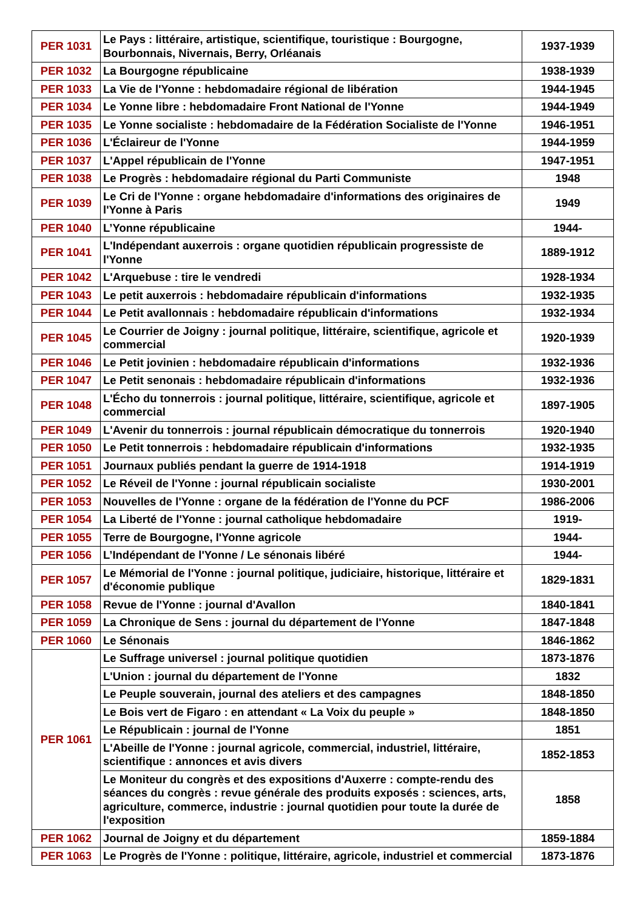| PER 1031 | Le Pays : littéraire, artistique, scientifique, touristique : Bourgogne, Bourbonnais, Nivernais, Berry, Orléanais | 1937-1939 |
| PER 1032 | La Bourgogne républicaine | 1938-1939 |
| PER 1033 | La Vie de l'Yonne : hebdomadaire régional de libération | 1944-1945 |
| PER 1034 | Le Yonne libre : hebdomadaire Front National de l'Yonne | 1944-1949 |
| PER 1035 | Le Yonne socialiste : hebdomadaire de la Fédération Socialiste de l'Yonne | 1946-1951 |
| PER 1036 | L'Éclaireur de l'Yonne | 1944-1959 |
| PER 1037 | L'Appel républicain de l'Yonne | 1947-1951 |
| PER 1038 | Le Progrès : hebdomadaire régional du Parti Communiste | 1948 |
| PER 1039 | Le Cri de l'Yonne : organe hebdomadaire d'informations des originaires de l'Yonne à Paris | 1949 |
| PER 1040 | L’Yonne républicaine | 1944- |
| PER 1041 | L'Indépendant auxerrois : organe quotidien républicain progressiste de l'Yonne | 1889-1912 |
| PER 1042 | L'Arquebuse : tire le vendredi | 1928-1934 |
| PER 1043 | Le petit auxerrois : hebdomadaire républicain d'informations | 1932-1935 |
| PER 1044 | Le Petit avallonnais : hebdomadaire républicain d'informations | 1932-1934 |
| PER 1045 | Le Courrier de Joigny : journal politique, littéraire, scientifique, agricole et commercial | 1920-1939 |
| PER 1046 | Le Petit jovinien : hebdomadaire républicain d'informations | 1932-1936 |
| PER 1047 | Le Petit senonais : hebdomadaire républicain d'informations | 1932-1936 |
| PER 1048 | L'Écho du tonnerrois : journal politique, littéraire, scientifique, agricole et commercial | 1897-1905 |
| PER 1049 | L'Avenir du tonnerrois : journal républicain démocratique du tonnerrois | 1920-1940 |
| PER 1050 | Le Petit tonnerrois : hebdomadaire républicain d'informations | 1932-1935 |
| PER 1051 | Journaux publiés pendant la guerre de 1914-1918 | 1914-1919 |
| PER 1052 | Le Réveil de l'Yonne : journal républicain socialiste | 1930-2001 |
| PER 1053 | Nouvelles de l'Yonne : organe de la fédération de l'Yonne du PCF | 1986-2006 |
| PER 1054 | La Liberté de l'Yonne : journal catholique hebdomadaire | 1919- |
| PER 1055 | Terre de Bourgogne, l'Yonne agricole | 1944- |
| PER 1056 | L’Indépendant de l'Yonne / Le sénonais libéré | 1944- |
| PER 1057 | Le Mémorial de l'Yonne : journal politique, judiciaire, historique, littéraire et d'économie publique | 1829-1831 |
| PER 1058 | Revue de l'Yonne : journal d'Avallon | 1840-1841 |
| PER 1059 | La Chronique de Sens : journal du département de l'Yonne | 1847-1848 |
| PER 1060 | Le Sénonais | 1846-1862 |
| PER 1061 | Le Suffrage universel : journal politique quotidien | 1873-1876 |
| | L'Union : journal du département de l'Yonne | 1832 |
| | Le Peuple souverain, journal des ateliers et des campagnes | 1848-1850 |
| | Le Bois vert de Figaro : en attendant « La Voix du peuple » | 1848-1850 |
| | Le Républicain : journal de l'Yonne | 1851 |
| | L'Abeille de l'Yonne : journal agricole, commercial, industriel, littéraire, scientifique : annonces et avis divers | 1852-1853 |
| | Le Moniteur du congrès et des expositions d'Auxerre : compte-rendu des séances du congrès : revue générale des produits exposés : sciences, arts, agriculture, commerce, industrie : journal quotidien pour toute la durée de l'exposition | 1858 |
| PER 1062 | Journal de Joigny et du département | 1859-1884 |
| PER 1063 | Le Progrès de l'Yonne : politique, littéraire, agricole, industriel et commercial | 1873-1876 |